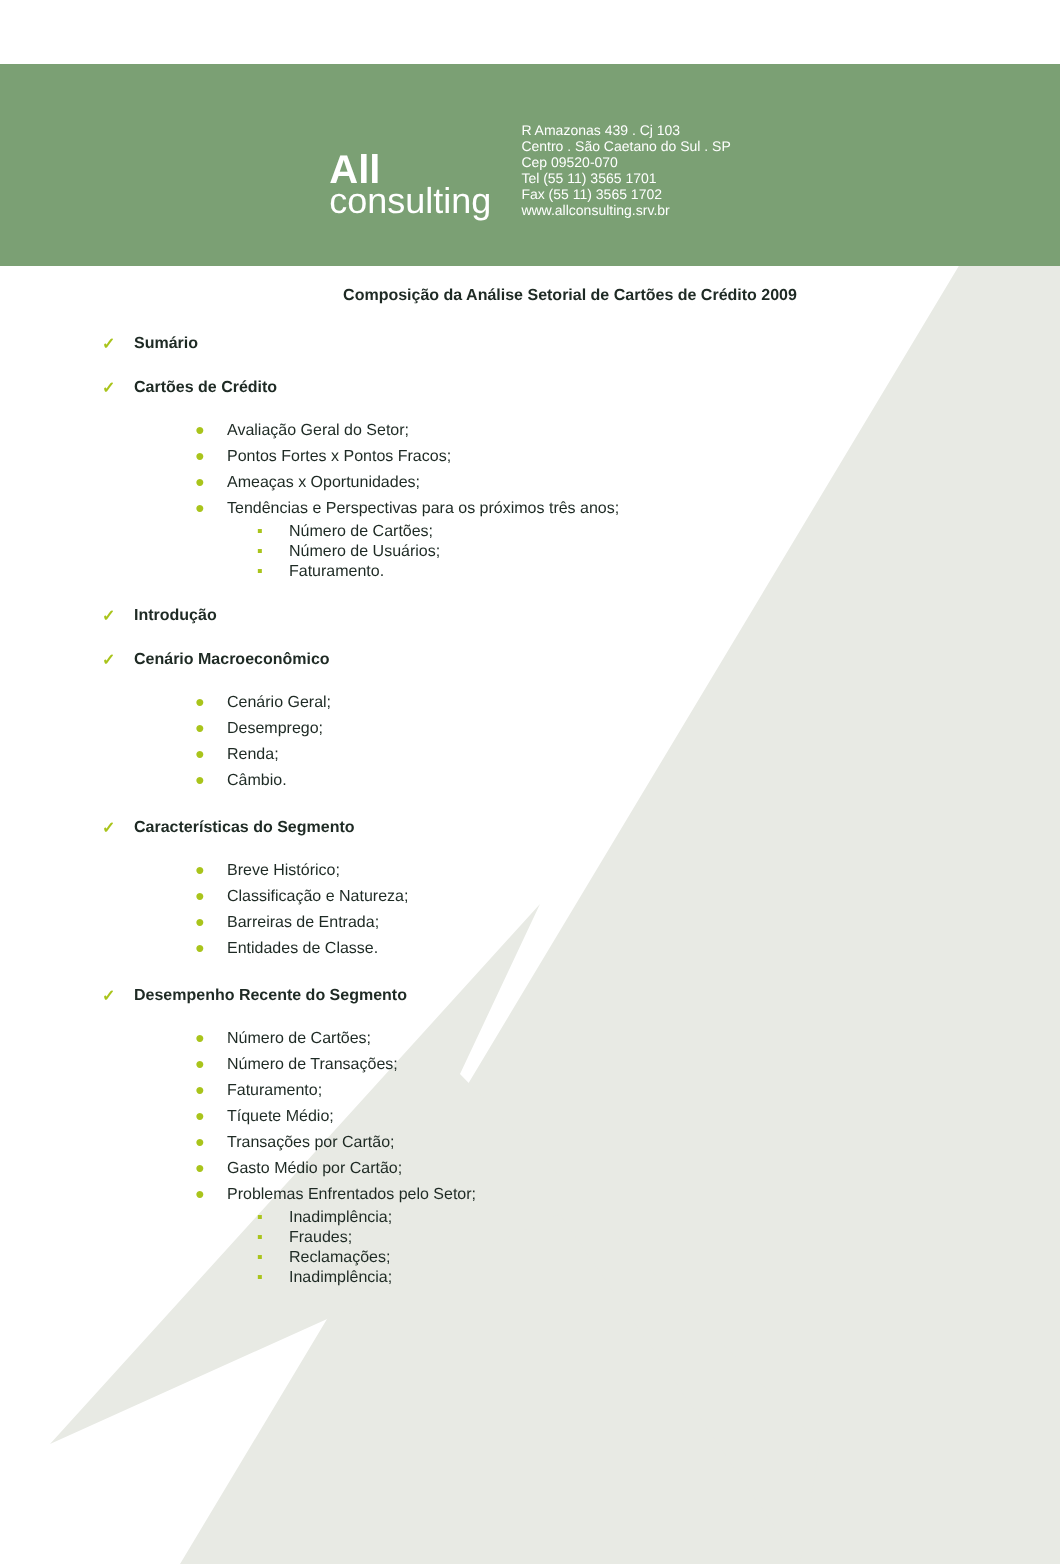All
consulting
R Amazonas 439 . Cj 103
Centro . São Caetano do Sul . SP
Cep 09520-070
Tel (55 11) 3565 1701
Fax (55 11) 3565 1702
www.allconsulting.srv.br
Composição da Análise Setorial de Cartões de Crédito 2009
✓ Sumário
✓ Cartões de Crédito
● Avaliação Geral do Setor;
● Pontos Fortes x Pontos Fracos;
● Ameaças x Oportunidades;
● Tendências e Perspectivas para os próximos três anos;
▪ Número de Cartões;
▪ Número de Usuários;
▪ Faturamento.
✓ Introdução
✓ Cenário Macroeconômico
● Cenário Geral;
● Desemprego;
● Renda;
● Câmbio.
✓ Características do Segmento
● Breve Histórico;
● Classificação e Natureza;
● Barreiras de Entrada;
● Entidades de Classe.
✓ Desempenho Recente do Segmento
● Número de Cartões;
● Número de Transações;
● Faturamento;
● Tíquete Médio;
● Transações por Cartão;
● Gasto Médio por Cartão;
● Problemas Enfrentados pelo Setor;
▪ Inadimplência;
▪ Fraudes;
▪ Reclamações;
▪ Inadimplência;